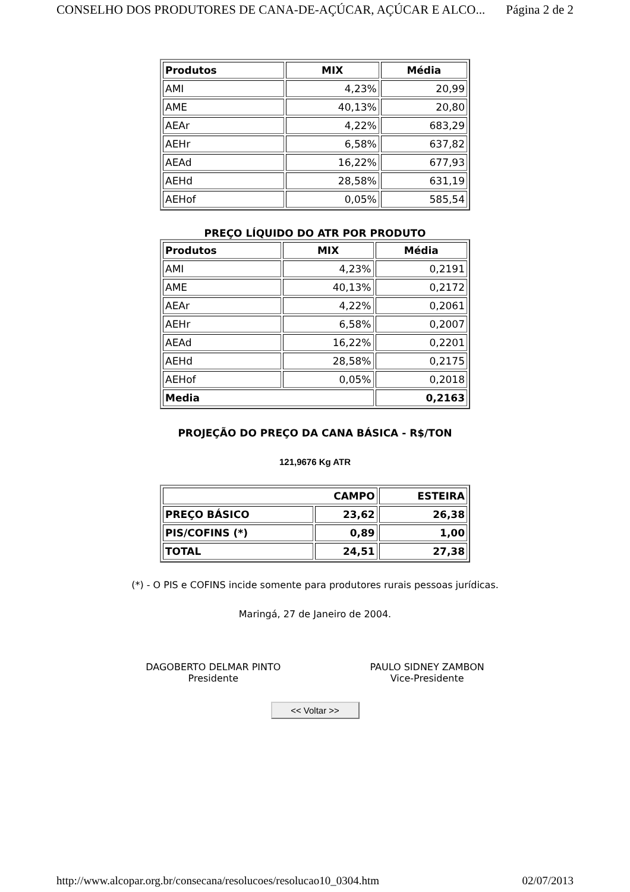CONSELHO DOS PRODUTORES DE CANA-DE-AÇÚCAR, AÇÚCAR E ALCO... Página 2 de 2
| Produtos | MIX | Média |
| --- | --- | --- |
| AMI | 4,23% | 20,99 |
| AME | 40,13% | 20,80 |
| AEAr | 4,22% | 683,29 |
| AEHr | 6,58% | 637,82 |
| AEAd | 16,22% | 677,93 |
| AEHd | 28,58% | 631,19 |
| AEHof | 0,05% | 585,54 |
PREÇO LÍQUIDO DO ATR POR PRODUTO
| Produtos | MIX | Média |
| --- | --- | --- |
| AMI | 4,23% | 0,2191 |
| AME | 40,13% | 0,2172 |
| AEAr | 4,22% | 0,2061 |
| AEHr | 6,58% | 0,2007 |
| AEAd | 16,22% | 0,2201 |
| AEHd | 28,58% | 0,2175 |
| AEHof | 0,05% | 0,2018 |
| Media | | 0,2163 |
PROJEÇÃO DO PREÇO DA CANA BÁSICA - R$/TON
121,9676 Kg ATR
| CAMPO | | ESTEIRA |
| --- | --- | --- |
| PREÇO BÁSICO | 23,62 | 26,38 |
| PIS/COFINS (*) | 0,89 | 1,00 |
| TOTAL | 24,51 | 27,38 |
(*) - O PIS e COFINS incide somente para produtores rurais pessoas jurídicas.
Maringá, 27 de Janeiro de 2004.
DAGOBERTO DELMAR PINTO
Presidente
PAULO SIDNEY ZAMBON
Vice-Presidente
<< Voltar >>
http://www.alcopar.org.br/consecana/resolucoes/resolucao10_0304.htm 02/07/2013